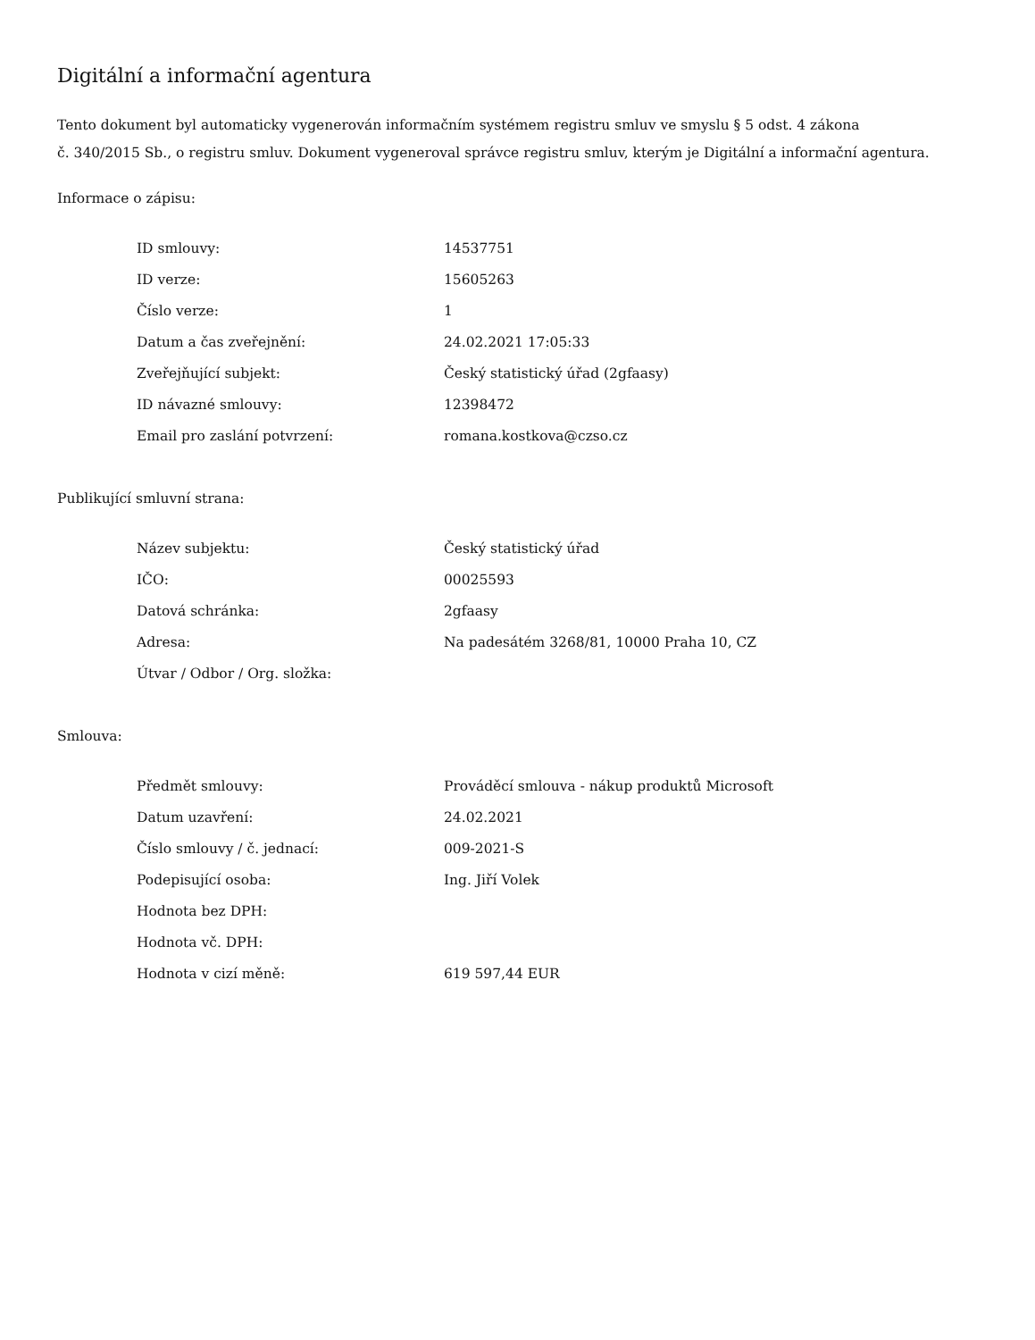Digitální a informační agentura
Tento dokument byl automaticky vygenerován informačním systémem registru smluv ve smyslu § 5 odst. 4 zákona
č. 340/2015 Sb., o registru smluv. Dokument vygeneroval správce registru smluv, kterým je Digitální a informační agentura.
Informace o zápisu:
| ID smlouvy: | 14537751 |
| ID verze: | 15605263 |
| Číslo verze: | 1 |
| Datum a čas zveřejnění: | 24.02.2021 17:05:33 |
| Zveřejňující subjekt: | Český statistický úřad (2gfaasy) |
| ID návazné smlouvy: | 12398472 |
| Email pro zaslání potvrzení: | romana.kostkova@czso.cz |
Publikující smluvní strana:
| Název subjektu: | Český statistický úřad |
| IČO: | 00025593 |
| Datová schránka: | 2gfaasy |
| Adresa: | Na padesátém 3268/81, 10000 Praha 10, CZ |
| Útvar / Odbor / Org. složka: | |
Smlouva:
| Předmět smlouvy: | Prováděcí smlouva - nákup produktů Microsoft |
| Datum uzavření: | 24.02.2021 |
| Číslo smlouvy / č. jednací: | 009-2021-S |
| Podepisující osoba: | Ing. Jiří Volek |
| Hodnota bez DPH: | |
| Hodnota vč. DPH: | |
| Hodnota v cizí měně: | 619 597,44 EUR |